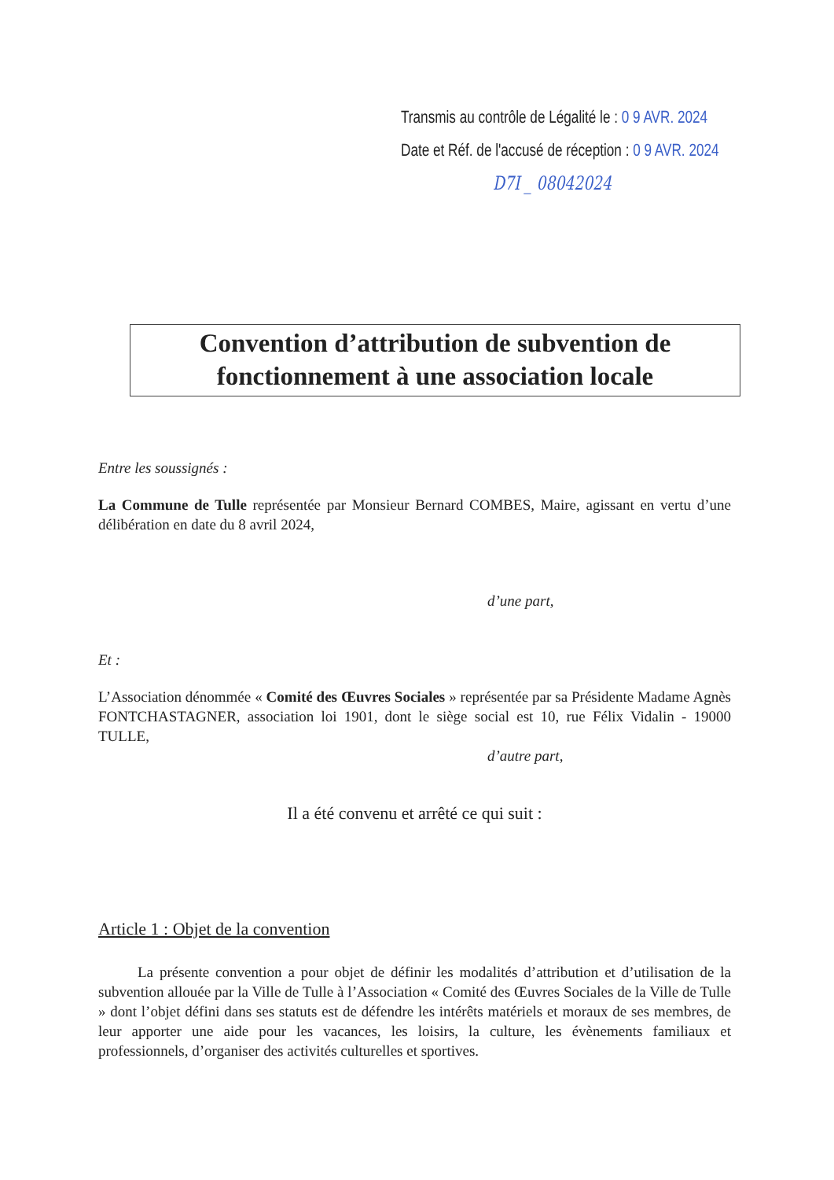Transmis au contrôle de Légalité le : 0 9 AVR. 2024
Date et Réf. de l'accusé de réception : 0 9 AVR. 2024
D7I _ 08042024
Convention d’attribution de subvention de fonctionnement à une association locale
Entre les soussignés :
La Commune de Tulle représentée par Monsieur Bernard COMBES, Maire, agissant en vertu d’une délibération en date du 8 avril 2024,
d’une part,
Et :
L’Association dénommée « Comité des Œuvres Sociales » représentée par sa Présidente Madame Agnès FONTCHASTAGNER, association loi 1901, dont le siège social est 10, rue Félix Vidalin - 19000 TULLE,
d’autre part,
Il a été convenu et arrêté ce qui suit :
Article 1 : Objet de la convention
La présente convention a pour objet de définir les modalités d’attribution et d’utilisation de la subvention allouée par la Ville de Tulle à l’Association « Comité des Œuvres Sociales de la Ville de Tulle » dont l’objet défini dans ses statuts est de défendre les intérêts matériels et moraux de ses membres, de leur apporter une aide pour les vacances, les loisirs, la culture, les évènements familiaux et professionnels, d’organiser des activités culturelles et sportives.